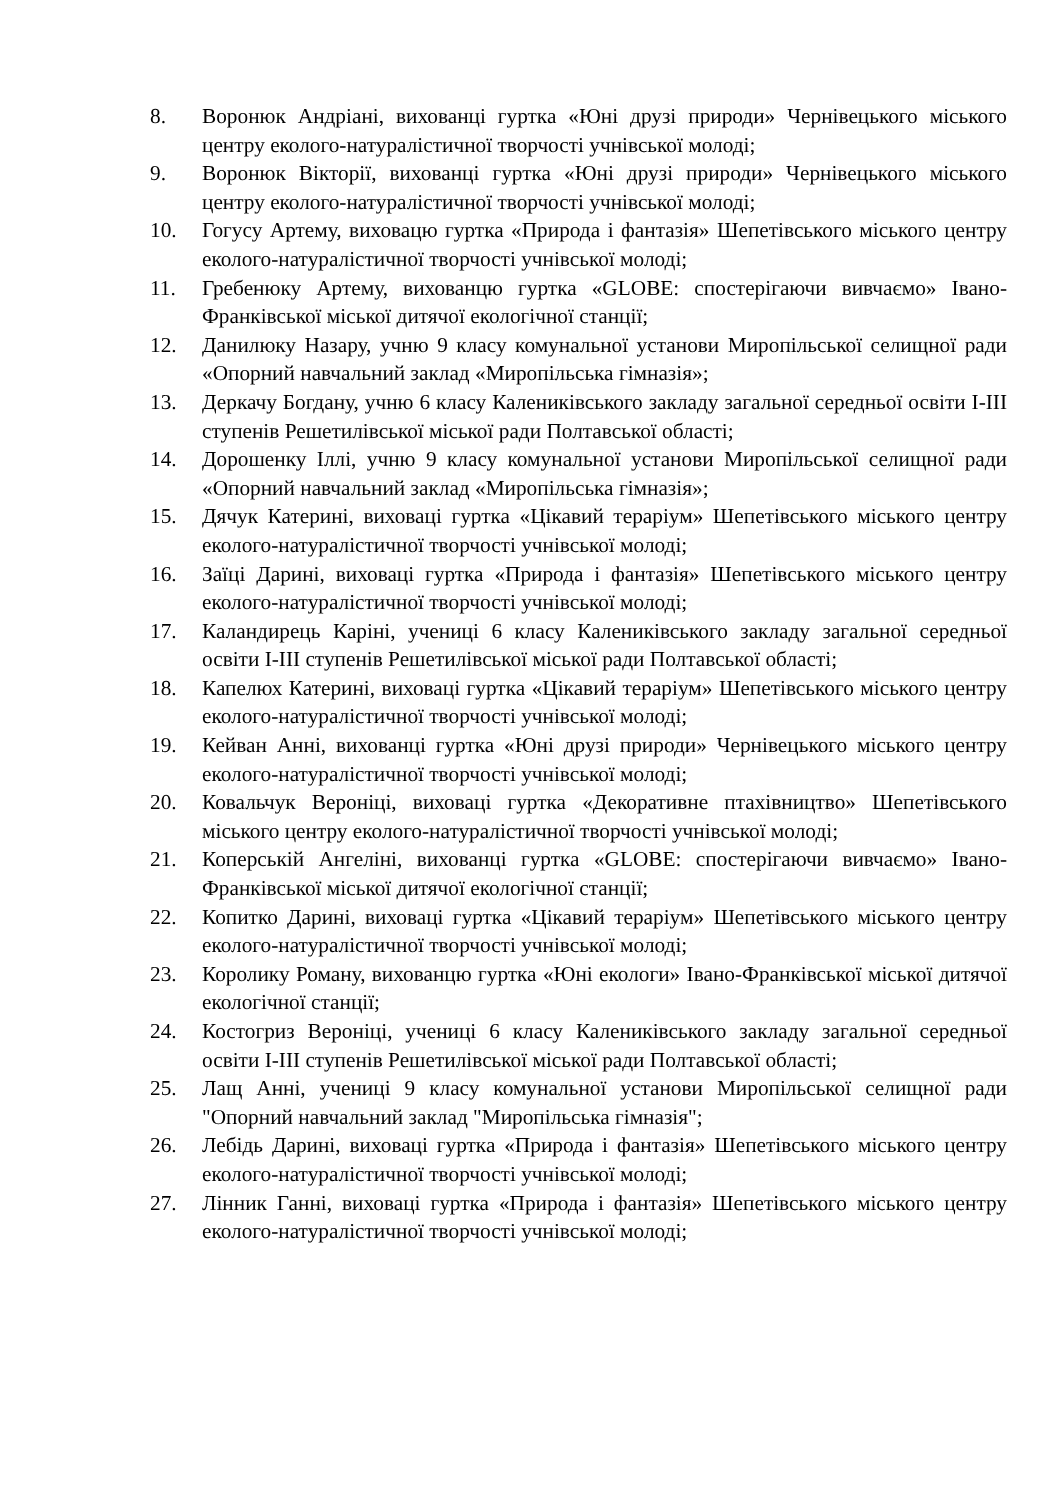8. Воронюк Андріані, вихованці гуртка «Юні друзі природи» Чернівецького міського центру еколого-натуралістичної творчості учнівської молоді;
9. Воронюк Вікторії, вихованці гуртка «Юні друзі природи» Чернівецького міського центру еколого-натуралістичної творчості учнівської молоді;
10. Гогусу Артему, виховацю гуртка «Природа і фантазія» Шепетівського міського центру еколого-натуралістичної творчості учнівської молоді;
11. Гребенюку Артему, вихованцю гуртка «GLOBE: спостерігаючи вивчаємо» Івано-Франківської міської дитячої екологічної станції;
12. Данилюку Назару, учню 9 класу комунальної установи Миропільської селищної ради «Опорний навчальний заклад «Миропільська гімназія»;
13. Деркачу Богдану, учню 6 класу Калениківського закладу загальної середньої освіти І-ІІІ ступенів Решетилівської міської ради Полтавської області;
14. Дорошенку Іллі, учню 9 класу комунальної установи Миропільської селищної ради «Опорний навчальний заклад «Миропільська гімназія»;
15. Дячук Катерині, виховаці гуртка «Цікавий тераріум» Шепетівського міського центру еколого-натуралістичної творчості учнівської молоді;
16. Заїці Дарині, виховаці гуртка «Природа і фантазія» Шепетівського міського центру еколого-натуралістичної творчості учнівської молоді;
17. Каландирець Каріні, учениці 6 класу Калениківського закладу загальної середньої освіти І-ІІІ ступенів Решетилівської міської ради Полтавської області;
18. Капелюх Катерині, виховаці гуртка «Цікавий тераріум» Шепетівського міського центру еколого-натуралістичної творчості учнівської молоді;
19. Кейван Анні, вихованці гуртка «Юні друзі природи» Чернівецького міського центру еколого-натуралістичної творчості учнівської молоді;
20. Ковальчук Вероніці, виховаці гуртка «Декоративне птахівництво» Шепетівського міського центру еколого-натуралістичної творчості учнівської молоді;
21. Коперській Ангеліні, вихованці гуртка «GLOBE: спостерігаючи вивчаємо» Івано-Франківської міської дитячої екологічної станції;
22. Копитко Дарині, виховаці гуртка «Цікавий тераріум» Шепетівського міського центру еколого-натуралістичної творчості учнівської молоді;
23. Королику Роману, вихованцю гуртка «Юні екологи» Івано-Франківської міської дитячої екологічної станції;
24. Костогриз Вероніці, учениці 6 класу Калениківського закладу загальної середньої освіти І-ІІІ ступенів Решетилівської міської ради Полтавської області;
25. Лащ Анні, учениці 9 класу комунальної установи Миропільської селищної ради "Опорний навчальний заклад "Миропільська гімназія";
26. Лебідь Дарині, виховаці гуртка «Природа і фантазія» Шепетівського міського центру еколого-натуралістичної творчості учнівської молоді;
27. Лінник Ганні, виховаці гуртка «Природа і фантазія» Шепетівського міського центру еколого-натуралістичної творчості учнівської молоді;